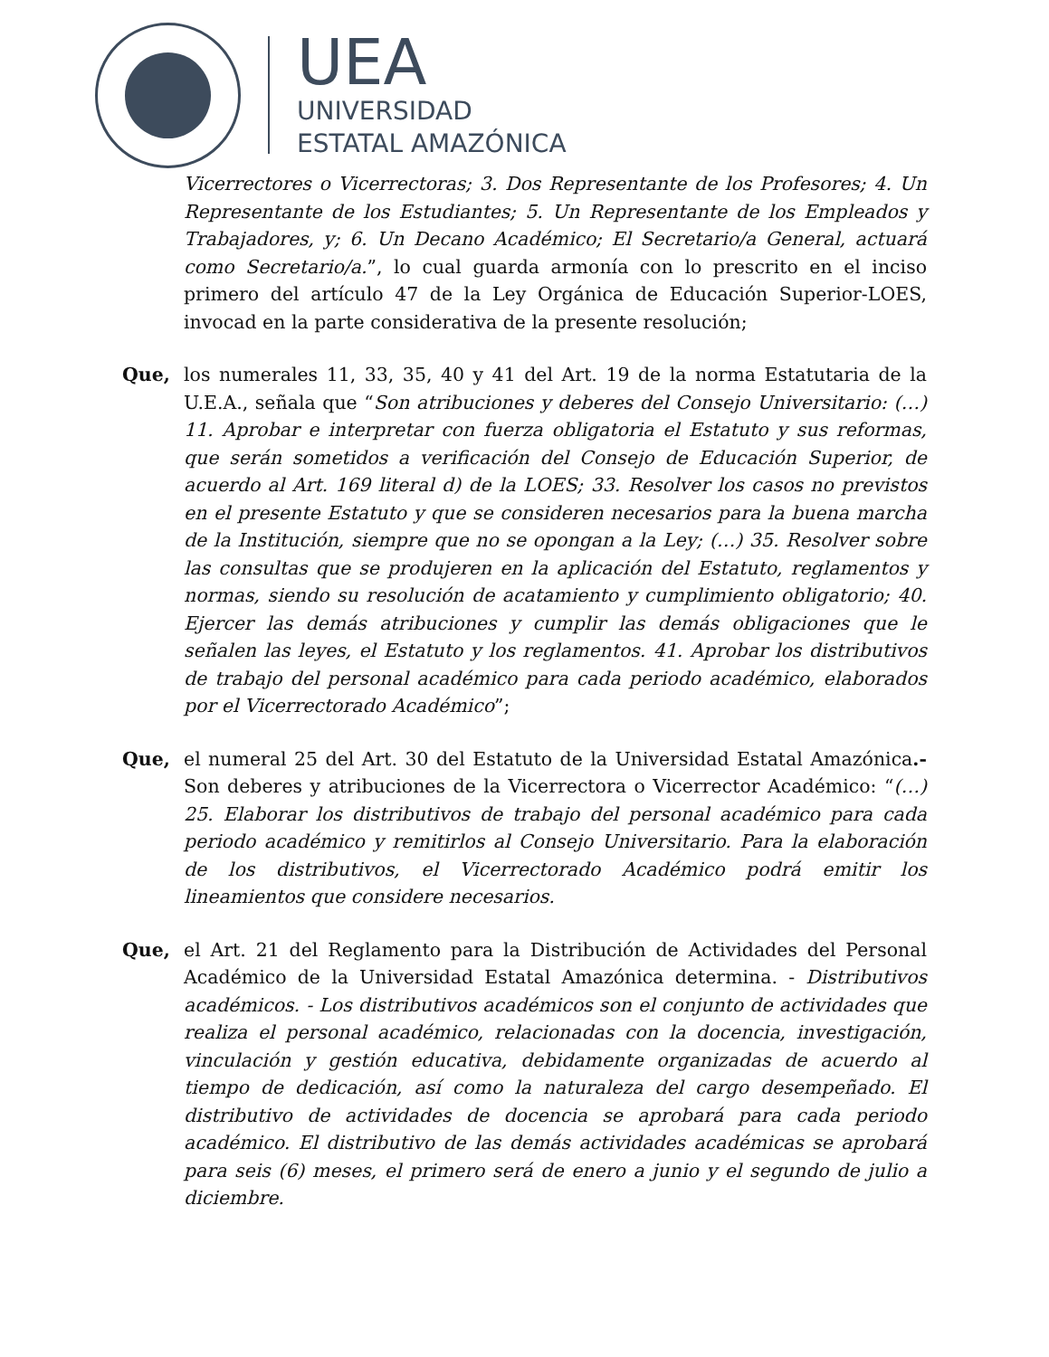UEA
UNIVERSIDAD
ESTATAL AMAZÓNICA
Vicerrectores o Vicerrectoras; 3. Dos Representante de los Profesores; 4. Un Representante de los Estudiantes; 5. Un Representante de los Empleados y Trabajadores, y; 6. Un Decano Académico; El Secretario/a General, actuará como Secretario/a.”, lo cual guarda armonía con lo prescrito en el inciso primero del artículo 47 de la Ley Orgánica de Educación Superior-LOES, invocad en la parte considerativa de la presente resolución;
Que, los numerales 11, 33, 35, 40 y 41 del Art. 19 de la norma Estatutaria de la U.E.A., señala que “Son atribuciones y deberes del Consejo Universitario: (…) 11. Aprobar e interpretar con fuerza obligatoria el Estatuto y sus reformas, que serán sometidos a verificación del Consejo de Educación Superior, de acuerdo al Art. 169 literal d) de la LOES; 33. Resolver los casos no previstos en el presente Estatuto y que se consideren necesarios para la buena marcha de la Institución, siempre que no se opongan a la Ley; (…) 35. Resolver sobre las consultas que se produjeren en la aplicación del Estatuto, reglamentos y normas, siendo su resolución de acatamiento y cumplimiento obligatorio; 40. Ejercer las demás atribuciones y cumplir las demás obligaciones que le señalen las leyes, el Estatuto y los reglamentos. 41. Aprobar los distributivos de trabajo del personal académico para cada periodo académico, elaborados por el Vicerrectorado Académico”;
Que, el numeral 25 del Art. 30 del Estatuto de la Universidad Estatal Amazónica.- Son deberes y atribuciones de la Vicerrectora o Vicerrector Académico: “(…) 25. Elaborar los distributivos de trabajo del personal académico para cada periodo académico y remitirlos al Consejo Universitario. Para la elaboración de los distributivos, el Vicerrectorado Académico podrá emitir los lineamientos que considere necesarios.
Que, el Art. 21 del Reglamento para la Distribución de Actividades del Personal Académico de la Universidad Estatal Amazónica determina. - Distributivos académicos. - Los distributivos académicos son el conjunto de actividades que realiza el personal académico, relacionadas con la docencia, investigación, vinculación y gestión educativa, debidamente organizadas de acuerdo al tiempo de dedicación, así como la naturaleza del cargo desempeñado. El distributivo de actividades de docencia se aprobará para cada periodo académico. El distributivo de las demás actividades académicas se aprobará para seis (6) meses, el primero será de enero a junio y el segundo de julio a diciembre.